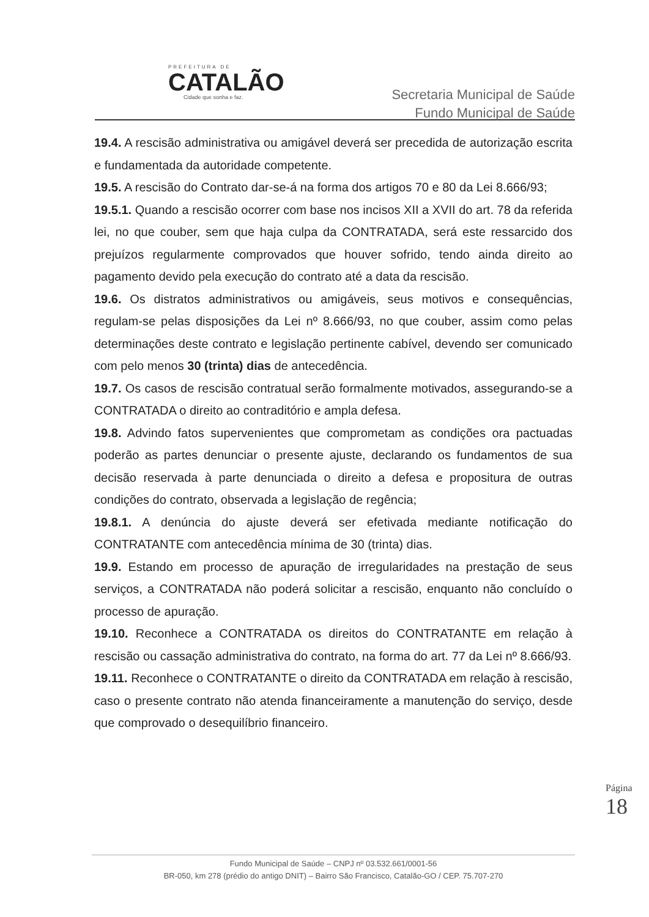PREFEITURA DE
CATALÃO
Cidade que sonha e faz.
Secretaria Municipal de Saúde
Fundo Municipal de Saúde
19.4. A rescisão administrativa ou amigável deverá ser precedida de autorização escrita e fundamentada da autoridade competente.
19.5. A rescisão do Contrato dar-se-á na forma dos artigos 70 e 80 da Lei 8.666/93;
19.5.1. Quando a rescisão ocorrer com base nos incisos XII a XVII do art. 78 da referida lei, no que couber, sem que haja culpa da CONTRATADA, será este ressarcido dos prejuízos regularmente comprovados que houver sofrido, tendo ainda direito ao pagamento devido pela execução do contrato até a data da rescisão.
19.6. Os distratos administrativos ou amigáveis, seus motivos e consequências, regulam-se pelas disposições da Lei nº 8.666/93, no que couber, assim como pelas determinações deste contrato e legislação pertinente cabível, devendo ser comunicado com pelo menos 30 (trinta) dias de antecedência.
19.7. Os casos de rescisão contratual serão formalmente motivados, assegurando-se a CONTRATADA o direito ao contraditório e ampla defesa.
19.8. Advindo fatos supervenientes que comprometam as condições ora pactuadas poderão as partes denunciar o presente ajuste, declarando os fundamentos de sua decisão reservada à parte denunciada o direito a defesa e propositura de outras condições do contrato, observada a legislação de regência;
19.8.1. A denúncia do ajuste deverá ser efetivada mediante notificação do CONTRATANTE com antecedência mínima de 30 (trinta) dias.
19.9. Estando em processo de apuração de irregularidades na prestação de seus serviços, a CONTRATADA não poderá solicitar a rescisão, enquanto não concluído o processo de apuração.
19.10. Reconhece a CONTRATADA os direitos do CONTRATANTE em relação à rescisão ou cassação administrativa do contrato, na forma do art. 77 da Lei nº 8.666/93.
19.11. Reconhece o CONTRATANTE o direito da CONTRATADA em relação à rescisão, caso o presente contrato não atenda financeiramente a manutenção do serviço, desde que comprovado o desequilíbrio financeiro.
Página
18
Fundo Municipal de Saúde – CNPJ nº 03.532.661/0001-56
BR-050, km 278 (prédio do antigo DNIT) – Bairro São Francisco, Catalão-GO / CEP. 75.707-270